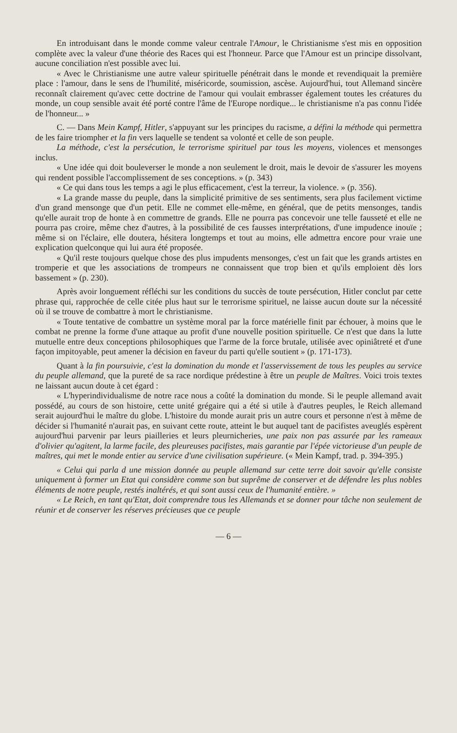En introduisant dans le monde comme valeur centrale l'Amour, le Christianisme s'est mis en opposition complète avec la valeur d'une théorie des Races qui est l'honneur. Parce que l'Amour est un principe dissolvant, aucune conciliation n'est possible avec lui.
« Avec le Christianisme une autre valeur spirituelle pénétrait dans le monde et revendiquait la première place : l'amour, dans le sens de l'humilité, miséricorde, soumission, ascèse. Aujourd'hui, tout Allemand sincère reconnaît clairement qu'avec cette doctrine de l'amour qui voulait embrasser également toutes les créatures du monde, un coup sensible avait été porté contre l'âme de l'Europe nordique... le christianisme n'a pas connu l'idée de l'honneur... »
C. — Dans Mein Kampf, Hitler, s'appuyant sur les principes du racisme, a défini la méthode qui permettra de les faire triompher et la fin vers laquelle se tendent sa volonté et celle de son peuple.
La méthode, c'est la persécution, le terrorisme spirituel par tous les moyens, violences et mensonges inclus.
« Une idée qui doit bouleverser le monde a non seulement le droit, mais le devoir de s'assurer les moyens qui rendent possible l'accomplissement de ses conceptions. » (p. 343)
« Ce qui dans tous les temps a agi le plus efficacement, c'est la terreur, la violence. » (p. 356).
« La grande masse du peuple, dans la simplicité primitive de ses sentiments, sera plus facilement victime d'un grand mensonge que d'un petit. Elle ne commet elle-même, en général, que de petits mensonges, tandis qu'elle aurait trop de honte à en commettre de grands. Elle ne pourra pas concevoir une telle fausseté et elle ne pourra pas croire, même chez d'autres, à la possibilité de ces fausses interprétations, d'une impudence inouïe ; même si on l'éclaire, elle doutera, hésitera longtemps et tout au moins, elle admettra encore pour vraie une explication quelconque qui lui aura été proposée.
« Qu'il reste toujours quelque chose des plus impudents mensonges, c'est un fait que les grands artistes en tromperie et que les associations de trompeurs ne connaissent que trop bien et qu'ils emploient dès lors bassement » (p. 230).
Après avoir longuement réfléchi sur les conditions du succès de toute persécution, Hitler conclut par cette phrase qui, rapprochée de celle citée plus haut sur le terrorisme spirituel, ne laisse aucun doute sur la nécessité où il se trouve de combattre à mort le christianisme.
« Toute tentative de combattre un système moral par la force matérielle finit par échouer, à moins que le combat ne prenne la forme d'une attaque au profit d'une nouvelle position spirituelle. Ce n'est que dans la lutte mutuelle entre deux conceptions philosophiques que l'arme de la force brutale, utilisée avec opiniâtreté et d'une façon impitoyable, peut amener la décision en faveur du parti qu'elle soutient » (p. 171-173).
Quant à la fin poursuivie, c'est la domination du monde et l'asservissement de tous les peuples au service du peuple allemand, que la pureté de sa race nordique prédestine à être un peuple de Maîtres. Voici trois textes ne laissant aucun doute à cet égard :
« L'hyperindividualisme de notre race nous a coûté la domination du monde. Si le peuple allemand avait possédé, au cours de son histoire, cette unité grégaire qui a été si utile à d'autres peuples, le Reich allemand serait aujourd'hui le maître du globe. L'histoire du monde aurait pris un autre cours et personne n'est à même de décider si l'humanité n'aurait pas, en suivant cette route, atteint le but auquel tant de pacifistes aveuglés espèrent aujourd'hui parvenir par leurs piailleries et leurs pleurnicheries, une paix non pas assurée par les rameaux d'olivier qu'agitent, la larme facile, des pleureuses pacifistes, mais garantie par l'épée victorieuse d'un peuple de maîtres, qui met le monde entier au service d'une civilisation supérieure. (« Mein Kampf, trad. p. 394-395.)
« Celui qui parla d une mission donnée au peuple allemand sur cette terre doit savoir qu'elle consiste uniquement à former un Etat qui considère comme son but suprême de conserver et de défendre les plus nobles éléments de notre peuple, restés inaltérés, et qui sont aussi ceux de l'humanité entière. »
« Le Reich, en tant qu'Etat, doit comprendre tous les Allemands et se donner pour tâche non seulement de réunir et de conserver les réserves précieuses que ce peuple
— 6 —